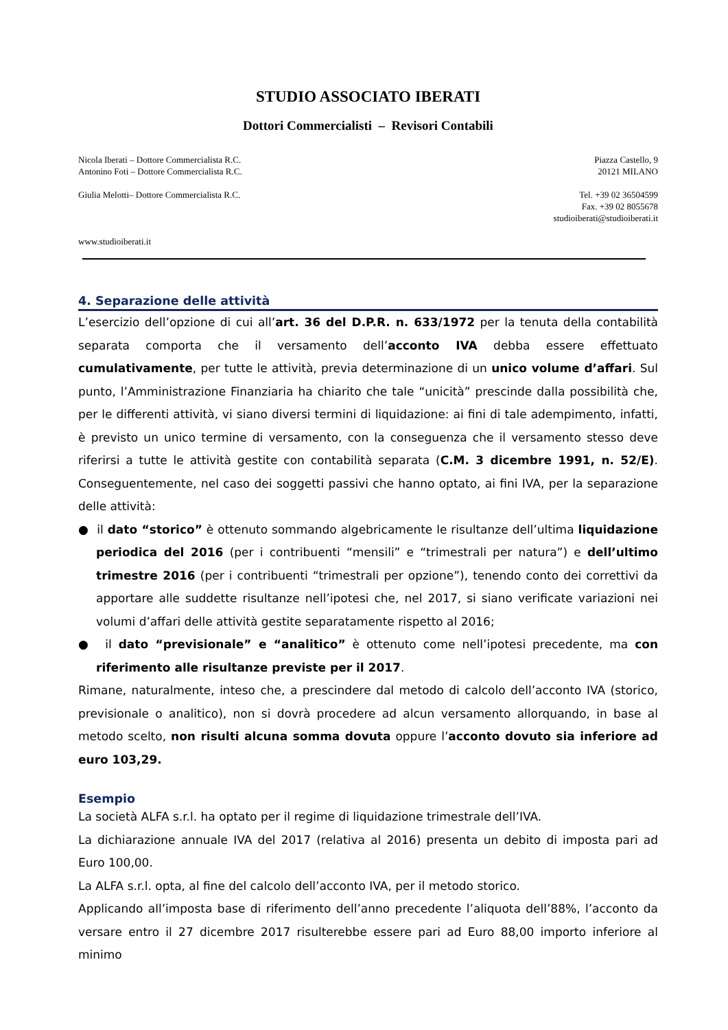STUDIO ASSOCIATO IBERATI
Dottori Commercialisti – Revisori Contabili
Nicola Iberati – Dottore Commercialista R.C.
Antonino Foti – Dottore Commercialista R.C.
Giulia Melotti– Dottore Commercialista R.C.
www.studioiberati.it
Piazza Castello, 9
20121 MILANO
Tel. +39 02 36504599
Fax. +39 02 8055678
studioiberati@studioiberati.it
4. Separazione delle attività
L’esercizio dell’opzione di cui all’art. 36 del D.P.R. n. 633/1972 per la tenuta della contabilità separata comporta che il versamento dell’acconto IVA debba essere effettuato cumulativamente, per tutte le attività, previa determinazione di un unico volume d’affari. Sul punto, l’Amministrazione Finanziaria ha chiarito che tale “unicità” prescinde dalla possibilità che, per le differenti attività, vi siano diversi termini di liquidazione: ai fini di tale adempimento, infatti, è previsto un unico termine di versamento, con la conseguenza che il versamento stesso deve riferirsi a tutte le attività gestite con contabilità separata (C.M. 3 dicembre 1991, n. 52/E). Conseguentemente, nel caso dei soggetti passivi che hanno optato, ai fini IVA, per la separazione delle attività:
● il dato “storico” è ottenuto sommando algebricamente le risultanze dell’ultima liquidazione periodica del 2016 (per i contribuenti “mensili” e “trimestrali per natura”) e dell’ultimo trimestre 2016 (per i contribuenti “trimestrali per opzione”), tenendo conto dei correttivi da apportare alle suddette risultanze nell’ipotesi che, nel 2017, si siano verificate variazioni nei volumi d’affari delle attività gestite separatamente rispetto al 2016;
● il dato “previsionale” e “analitico” è ottenuto come nell’ipotesi precedente, ma con riferimento alle risultanze previste per il 2017.
Rimane, naturalmente, inteso che, a prescindere dal metodo di calcolo dell’acconto IVA (storico, previsionale o analitico), non si dovrà procedere ad alcun versamento allorquando, in base al metodo scelto, non risulti alcuna somma dovuta oppure l’acconto dovuto sia inferiore ad euro 103,29.
Esempio
La società ALFA s.r.l. ha optato per il regime di liquidazione trimestrale dell’IVA.
La dichiarazione annuale IVA del 2017 (relativa al 2016) presenta un debito di imposta pari ad Euro 100,00.
La ALFA s.r.l. opta, al fine del calcolo dell’acconto IVA, per il metodo storico.
Applicando all’imposta base di riferimento dell’anno precedente l’aliquota dell’88%, l’acconto da versare entro il 27 dicembre 2017 risulterebbe essere pari ad Euro 88,00 importo inferiore al minimo